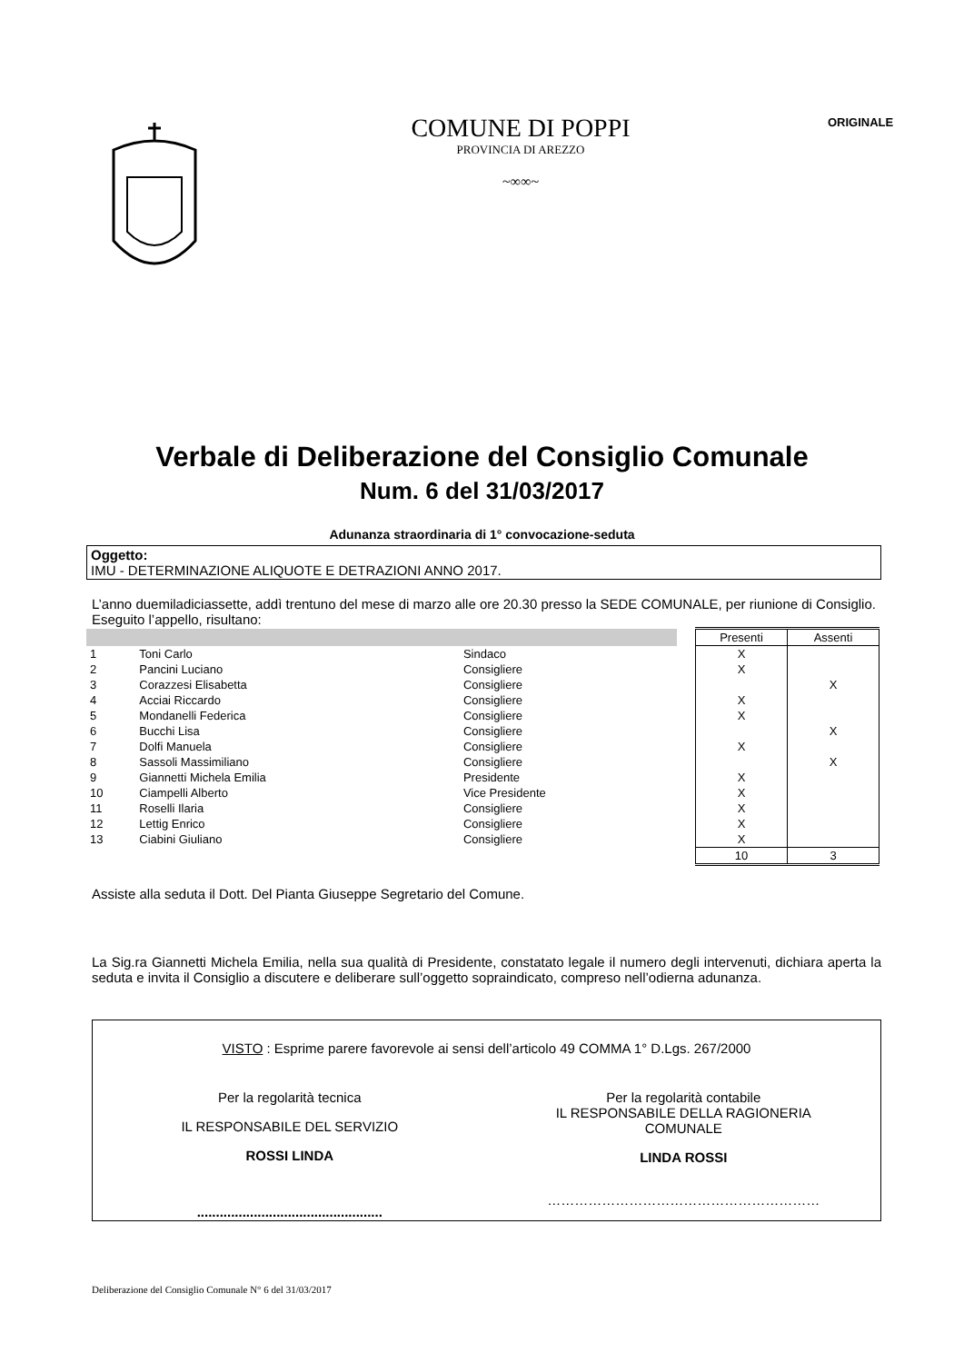COMUNE DI POPPI
PROVINCIA DI AREZZO
~∞∞~
ORIGINALE
Verbale di Deliberazione del Consiglio Comunale
Num. 6 del 31/03/2017
Adunanza straordinaria di 1° convocazione-seduta
Oggetto:
IMU - DETERMINAZIONE ALIQUOTE E DETRAZIONI ANNO 2017.
L’anno duemiladiciassette, addì trentuno del mese di marzo alle ore 20.30 presso la SEDE COMUNALE, per riunione di Consiglio.
Eseguito l’appello, risultano:
| | | | | Presenti | Assenti |
| 1 | Toni Carlo | Sindaco | | X | |
| 2 | Pancini Luciano | Consigliere | | X | |
| 3 | Corazzesi Elisabetta | Consigliere | | | X |
| 4 | Acciai Riccardo | Consigliere | | X | |
| 5 | Mondanelli Federica | Consigliere | | X | |
| 6 | Bucchi Lisa | Consigliere | | | X |
| 7 | Dolfi Manuela | Consigliere | | X | |
| 8 | Sassoli Massimiliano | Consigliere | | | X |
| 9 | Giannetti Michela Emilia | Presidente | | X | |
| 10 | Ciampelli Alberto | Vice Presidente | | X | |
| 11 | Roselli Ilaria | Consigliere | | X | |
| 12 | Lettig Enrico | Consigliere | | X | |
| 13 | Ciabini Giuliano | Consigliere | | X | |
| | | | | 10 | 3 |
Assiste alla seduta il Dott. Del Pianta Giuseppe Segretario del Comune.
La Sig.ra Giannetti Michela Emilia, nella sua qualità di Presidente, constatato legale il numero degli intervenuti, dichiara aperta la seduta e invita il Consiglio a discutere e deliberare sull’oggetto sopraindicato, compreso nell’odierna adunanza.
VISTO : Esprime parere favorevole ai sensi dell’articolo 49 COMMA 1° D.Lgs. 267/2000
Per la regolarità tecnica
IL RESPONSABILE DEL SERVIZIO
ROSSI LINDA
.................................................
Per la regolarità contabile
IL RESPONSABILE DELLA RAGIONERIA
COMUNALE
LINDA ROSSI
……………………………………………………
Deliberazione del Consiglio Comunale N° 6 del 31/03/2017